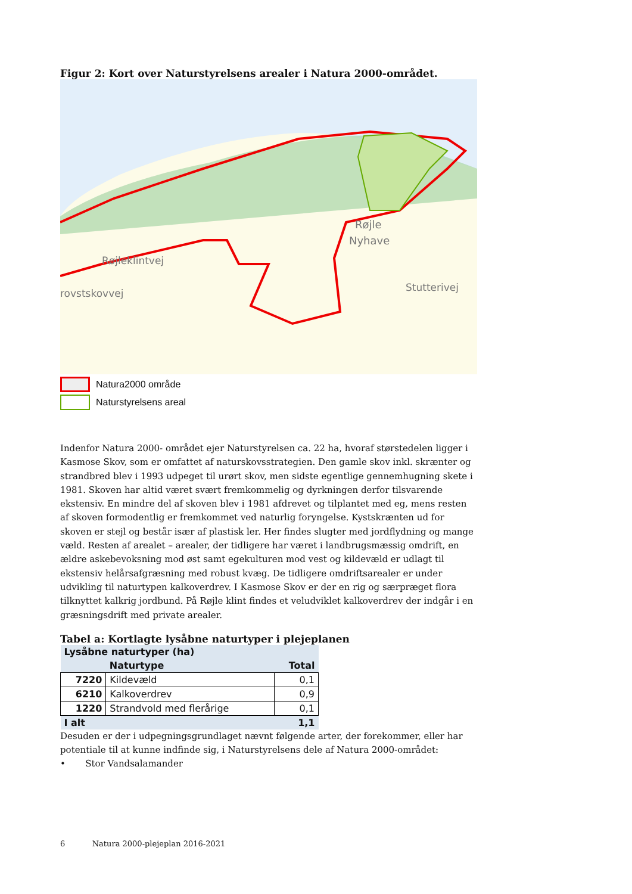Figur 2: Kort over Naturstyrelsens arealer i Natura 2000-området.
Røjle
Nyhave
Stutterivej
rovstskovvej
Røjleklintvej
Natura2000 område
Naturstyrelsens areal
Indenfor Natura 2000- området ejer Naturstyrelsen ca. 22 ha, hvoraf størstedelen ligger i Kasmose Skov, som er omfattet af naturskovsstrategien. Den gamle skov inkl. skrænter og strandbred blev i 1993 udpeget til urørt skov, men sidste egentlige gennemhugning skete i 1981. Skoven har altid været svært fremkommelig og dyrkningen derfor tilsvarende ekstensiv. En mindre del af skoven blev i 1981 afdrevet og tilplantet med eg, mens resten af skoven formodentlig er fremkommet ved naturlig foryngelse. Kystskrænten ud for skoven er stejl og består især af plastisk ler. Her findes slugter med jordflydning og mange væld. Resten af arealet – arealer, der tidligere har været i landbrugsmæssig omdrift, en ældre askebevoksning mod øst samt egekulturen mod vest og kildevæld er udlagt til ekstensiv helårsafgræsning med robust kvæg. De tidligere omdriftsarealer er under udvikling til naturtypen kalkoverdrev. I Kasmose Skov er der en rig og særpræget flora tilknyttet kalkrig jordbund. På Røjle klint findes et veludviklet kalkoverdrev der indgår i en græsningsdrift med private arealer.
Tabel a: Kortlagte lysåbne naturtyper i plejeplanen
| Lysåbne naturtyper (ha) | | |
| --- | --- | --- |
| | Naturtype | Total |
| 7220 | Kildevæld | 0,1 |
| 6210 | Kalkoverdrev | 0,9 |
| 1220 | Strandvold med flerårige | 0,1 |
| I alt | | 1,1 |
Desuden er der i udpegningsgrundlaget nævnt følgende arter, der forekommer, eller har potentiale til at kunne indfinde sig, i Naturstyrelsens dele af Natura 2000-området:
• Stor Vandsalamander
6 Natura 2000-plejeplan 2016-2021